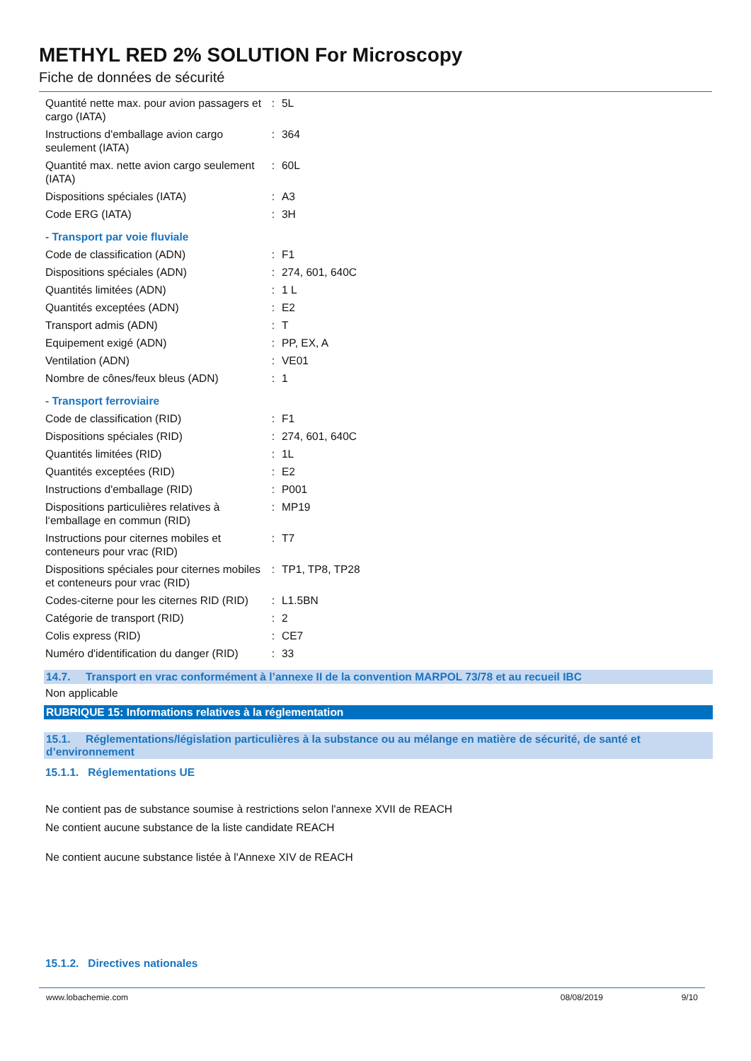METHYL RED 2% SOLUTION For Microscopy
Fiche de données de sécurité
| Quantité nette max. pour avion passagers et cargo (IATA) | : | 5L |
| Instructions d'emballage avion cargo seulement (IATA) | : | 364 |
| Quantité max. nette avion cargo seulement (IATA) | : | 60L |
| Dispositions spéciales (IATA) | : | A3 |
| Code ERG (IATA) | : | 3H |
- Transport par voie fluviale
| Code de classification (ADN) | : | F1 |
| Dispositions spéciales (ADN) | : | 274, 601, 640C |
| Quantités limitées (ADN) | : | 1 L |
| Quantités exceptées (ADN) | : | E2 |
| Transport admis (ADN) | : | T |
| Equipement exigé (ADN) | : | PP, EX, A |
| Ventilation (ADN) | : | VE01 |
| Nombre de cônes/feux bleus (ADN) | : | 1 |
- Transport ferroviaire
| Code de classification (RID) | : | F1 |
| Dispositions spéciales (RID) | : | 274, 601, 640C |
| Quantités limitées (RID) | : | 1L |
| Quantités exceptées (RID) | : | E2 |
| Instructions d'emballage (RID) | : | P001 |
| Dispositions particulières relatives à l‘emballage en commun (RID) | : | MP19 |
| Instructions pour citernes mobiles et conteneurs pour vrac (RID) | : | T7 |
| Dispositions spéciales pour citernes mobiles et conteneurs pour vrac (RID) | : | TP1, TP8, TP28 |
| Codes-citerne pour les citernes RID (RID) | : | L1.5BN |
| Catégorie de transport (RID) | : | 2 |
| Colis express (RID) | : | CE7 |
| Numéro d'identification du danger (RID) | : | 33 |
14.7. Transport en vrac conformément à l’annexe II de la convention MARPOL 73/78 et au recueil IBC
Non applicable
RUBRIQUE 15: Informations relatives à la réglementation
15.1. Réglementations/législation particulières à la substance ou au mélange en matière de sécurité, de santé et d’environnement
15.1.1. Réglementations UE
Ne contient pas de substance soumise à restrictions selon l'annexe XVII de REACH
Ne contient aucune substance de la liste candidate REACH
Ne contient aucune substance listée à l'Annexe XIV de REACH
15.1.2. Directives nationales
www.lobachemie.com 08/08/2019 9/10